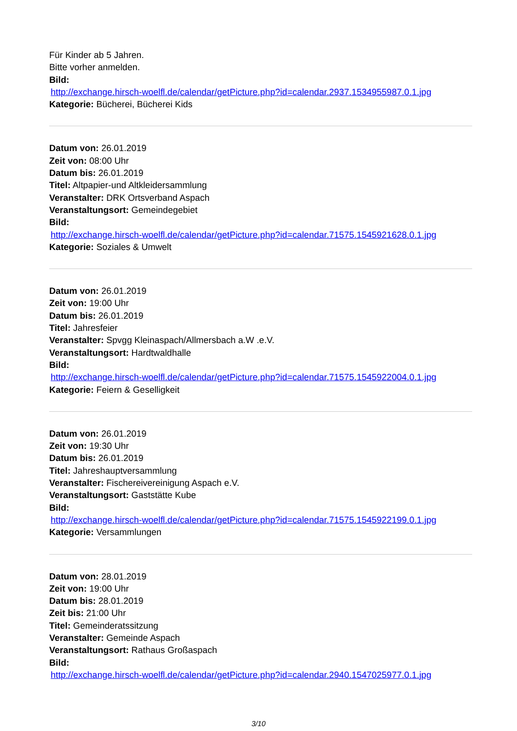Für Kinder ab 5 Jahren.
Bitte vorher anmelden.
Bild:
http://exchange.hirsch-woelfl.de/calendar/getPicture.php?id=calendar.2937.1534955987.0.1.jpg
Kategorie: Bücherei, Bücherei Kids
Datum von: 26.01.2019
Zeit von: 08:00 Uhr
Datum bis: 26.01.2019
Titel: Altpapier-und Altkleidersammlung
Veranstalter: DRK Ortsverband Aspach
Veranstaltungsort: Gemeindegebiet
Bild:
http://exchange.hirsch-woelfl.de/calendar/getPicture.php?id=calendar.71575.1545921628.0.1.jpg
Kategorie: Soziales & Umwelt
Datum von: 26.01.2019
Zeit von: 19:00 Uhr
Datum bis: 26.01.2019
Titel: Jahresfeier
Veranstalter: Spvgg Kleinaspach/Allmersbach a.W .e.V.
Veranstaltungsort: Hardtwaldhalle
Bild:
http://exchange.hirsch-woelfl.de/calendar/getPicture.php?id=calendar.71575.1545922004.0.1.jpg
Kategorie: Feiern & Geselligkeit
Datum von: 26.01.2019
Zeit von: 19:30 Uhr
Datum bis: 26.01.2019
Titel: Jahreshauptversammlung
Veranstalter: Fischereivereinigung Aspach e.V.
Veranstaltungsort: Gaststätte Kube
Bild:
http://exchange.hirsch-woelfl.de/calendar/getPicture.php?id=calendar.71575.1545922199.0.1.jpg
Kategorie: Versammlungen
Datum von: 28.01.2019
Zeit von: 19:00 Uhr
Datum bis: 28.01.2019
Zeit bis: 21:00 Uhr
Titel: Gemeinderatssitzung
Veranstalter: Gemeinde Aspach
Veranstaltungsort: Rathaus Großaspach
Bild:
http://exchange.hirsch-woelfl.de/calendar/getPicture.php?id=calendar.2940.1547025977.0.1.jpg
3/10